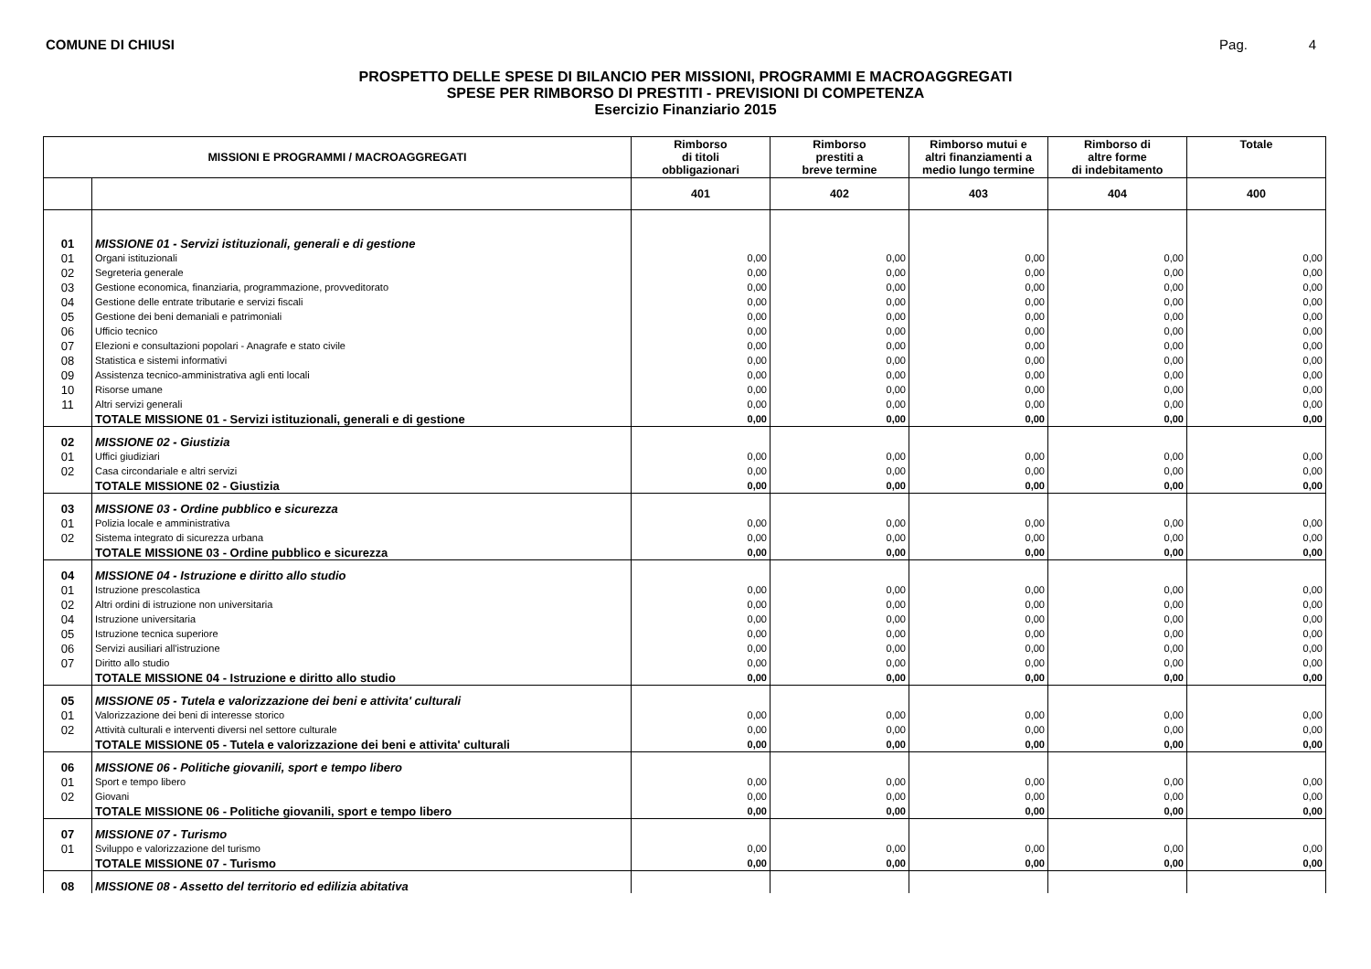COMUNE DI CHIUSI Pag. 4
PROSPETTO DELLE SPESE DI BILANCIO PER MISSIONI, PROGRAMMI E MACROAGGREGATI
SPESE PER RIMBORSO DI PRESTITI - PREVISIONI DI COMPETENZA
Esercizio Finanziario 2015
| MISSIONI E PROGRAMMI / MACROAGGREGATI | | Rimborso di titoli obbligazionari | Rimborso prestiti a breve termine | Rimborso mutui e altri finanziamenti a medio lungo termine | Rimborso di altre forme di indebitamento | Totale |
| --- | --- | --- | --- | --- | --- | --- |
| | | 401 | 402 | 403 | 404 | 400 |
| 01 | MISSIONE 01 - Servizi istituzionali, generali e di gestione | | | | | |
| 01 | Organi istituzionali | 0,00 | 0,00 | 0,00 | 0,00 | 0,00 |
| 02 | Segreteria generale | 0,00 | 0,00 | 0,00 | 0,00 | 0,00 |
| 03 | Gestione economica, finanziaria, programmazione, provveditorato | 0,00 | 0,00 | 0,00 | 0,00 | 0,00 |
| 04 | Gestione delle entrate tributarie e servizi fiscali | 0,00 | 0,00 | 0,00 | 0,00 | 0,00 |
| 05 | Gestione dei beni demaniali e patrimoniali | 0,00 | 0,00 | 0,00 | 0,00 | 0,00 |
| 06 | Ufficio tecnico | 0,00 | 0,00 | 0,00 | 0,00 | 0,00 |
| 07 | Elezioni e consultazioni popolari - Anagrafe e stato civile | 0,00 | 0,00 | 0,00 | 0,00 | 0,00 |
| 08 | Statistica e sistemi informativi | 0,00 | 0,00 | 0,00 | 0,00 | 0,00 |
| 09 | Assistenza tecnico-amministrativa agli enti locali | 0,00 | 0,00 | 0,00 | 0,00 | 0,00 |
| 10 | Risorse umane | 0,00 | 0,00 | 0,00 | 0,00 | 0,00 |
| 11 | Altri servizi generali | 0,00 | 0,00 | 0,00 | 0,00 | 0,00 |
| | TOTALE MISSIONE 01 - Servizi istituzionali, generali e di gestione | 0,00 | 0,00 | 0,00 | 0,00 | 0,00 |
| 02 | MISSIONE 02 - Giustizia | | | | | |
| 01 | Uffici giudiziari | 0,00 | 0,00 | 0,00 | 0,00 | 0,00 |
| 02 | Casa circondariale e altri servizi | 0,00 | 0,00 | 0,00 | 0,00 | 0,00 |
| | TOTALE MISSIONE 02 - Giustizia | 0,00 | 0,00 | 0,00 | 0,00 | 0,00 |
| 03 | MISSIONE 03 - Ordine pubblico e sicurezza | | | | | |
| 01 | Polizia locale e amministrativa | 0,00 | 0,00 | 0,00 | 0,00 | 0,00 |
| 02 | Sistema integrato di sicurezza urbana | 0,00 | 0,00 | 0,00 | 0,00 | 0,00 |
| | TOTALE MISSIONE 03 - Ordine pubblico e sicurezza | 0,00 | 0,00 | 0,00 | 0,00 | 0,00 |
| 04 | MISSIONE 04 - Istruzione e diritto allo studio | | | | | |
| 01 | Istruzione prescolastica | 0,00 | 0,00 | 0,00 | 0,00 | 0,00 |
| 02 | Altri ordini di istruzione non universitaria | 0,00 | 0,00 | 0,00 | 0,00 | 0,00 |
| 04 | Istruzione universitaria | 0,00 | 0,00 | 0,00 | 0,00 | 0,00 |
| 05 | Istruzione tecnica superiore | 0,00 | 0,00 | 0,00 | 0,00 | 0,00 |
| 06 | Servizi ausiliari all'istruzione | 0,00 | 0,00 | 0,00 | 0,00 | 0,00 |
| 07 | Diritto allo studio | 0,00 | 0,00 | 0,00 | 0,00 | 0,00 |
| | TOTALE MISSIONE 04 - Istruzione e diritto allo studio | 0,00 | 0,00 | 0,00 | 0,00 | 0,00 |
| 05 | MISSIONE 05 - Tutela e valorizzazione dei beni e attivita' culturali | | | | | |
| 01 | Valorizzazione dei beni di interesse storico | 0,00 | 0,00 | 0,00 | 0,00 | 0,00 |
| 02 | Attività culturali e interventi diversi nel settore culturale | 0,00 | 0,00 | 0,00 | 0,00 | 0,00 |
| | TOTALE MISSIONE 05 - Tutela e valorizzazione dei beni e attivita' culturali | 0,00 | 0,00 | 0,00 | 0,00 | 0,00 |
| 06 | MISSIONE 06 - Politiche giovanili, sport e tempo libero | | | | | |
| 01 | Sport e tempo libero | 0,00 | 0,00 | 0,00 | 0,00 | 0,00 |
| 02 | Giovani | 0,00 | 0,00 | 0,00 | 0,00 | 0,00 |
| | TOTALE MISSIONE 06 - Politiche giovanili, sport e tempo libero | 0,00 | 0,00 | 0,00 | 0,00 | 0,00 |
| 07 | MISSIONE 07 - Turismo | | | | | |
| 01 | Sviluppo e valorizzazione del turismo | 0,00 | 0,00 | 0,00 | 0,00 | 0,00 |
| | TOTALE MISSIONE 07 - Turismo | 0,00 | 0,00 | 0,00 | 0,00 | 0,00 |
| 08 | MISSIONE 08 - Assetto del territorio ed edilizia abitativa | | | | | |